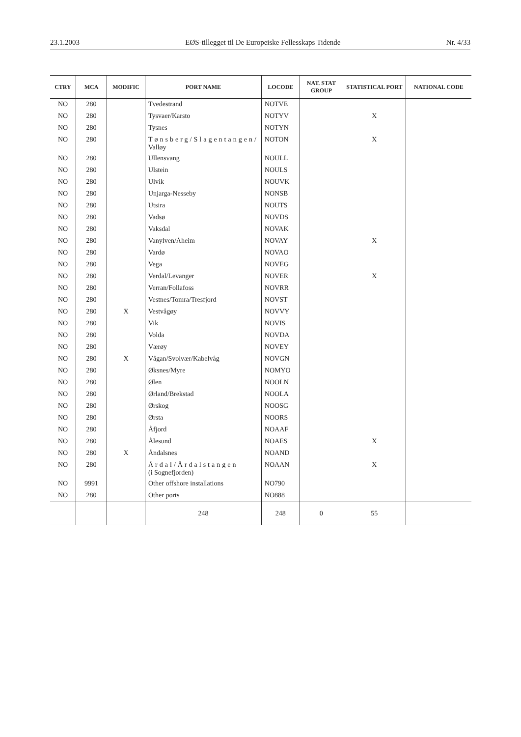23.1.2003 EØS-tillegget til De Europeiske Fellesskaps Tidende Nr. 4/33
| CTRY | MCA | MODIFIC | PORT NAME | LOCODE | NAT. STAT GROUP | STATISTICAL PORT | NATIONAL CODE |
| --- | --- | --- | --- | --- | --- | --- | --- |
| NO | 280 | | Tvedestrand | NOTVE | | | |
| NO | 280 | | Tysvaer/Karsto | NOTYV | | X | |
| NO | 280 | | Tysnes | NOTYN | | | |
| NO | 280 | | Tønsberg/Slagentangen/ Valløy | NOTON | | X | |
| NO | 280 | | Ullensvang | NOULL | | | |
| NO | 280 | | Ulstein | NOULS | | | |
| NO | 280 | | Ulvik | NOUVK | | | |
| NO | 280 | | Unjarga-Nesseby | NONSB | | | |
| NO | 280 | | Utsira | NOUTS | | | |
| NO | 280 | | Vadsø | NOVDS | | | |
| NO | 280 | | Vaksdal | NOVAK | | | |
| NO | 280 | | Vanylven/Åheim | NOVAY | | X | |
| NO | 280 | | Vardø | NOVAO | | | |
| NO | 280 | | Vega | NOVEG | | | |
| NO | 280 | | Verdal/Levanger | NOVER | | X | |
| NO | 280 | | Verran/Follafoss | NOVRR | | | |
| NO | 280 | | Vestnes/Tomra/Tresfjord | NOVST | | | |
| NO | 280 | X | Vestvågøy | NOVVY | | | |
| NO | 280 | | Vik | NOVIS | | | |
| NO | 280 | | Volda | NOVDA | | | |
| NO | 280 | | Værøy | NOVEY | | | |
| NO | 280 | X | Vågan/Svolvær/Kabelvåg | NOVGN | | | |
| NO | 280 | | Øksnes/Myre | NOMYO | | | |
| NO | 280 | | Ølen | NOOLN | | | |
| NO | 280 | | Ørland/Brekstad | NOOLA | | | |
| NO | 280 | | Ørskog | NOOSG | | | |
| NO | 280 | | Ørsta | NOORS | | | |
| NO | 280 | | Åfjord | NOAAF | | | |
| NO | 280 | | Ålesund | NOAES | | X | |
| NO | 280 | X | Åndalsnes | NOAND | | | |
| NO | 280 | | Årdal/Årdalstangen (i Sognefjorden) | NOAAN | | X | |
| NO | 9991 | | Other offshore installations | NO790 | | | |
| NO | 280 | | Other ports | NO888 | | | |
| | | | 248 | 248 | 0 | 55 | |